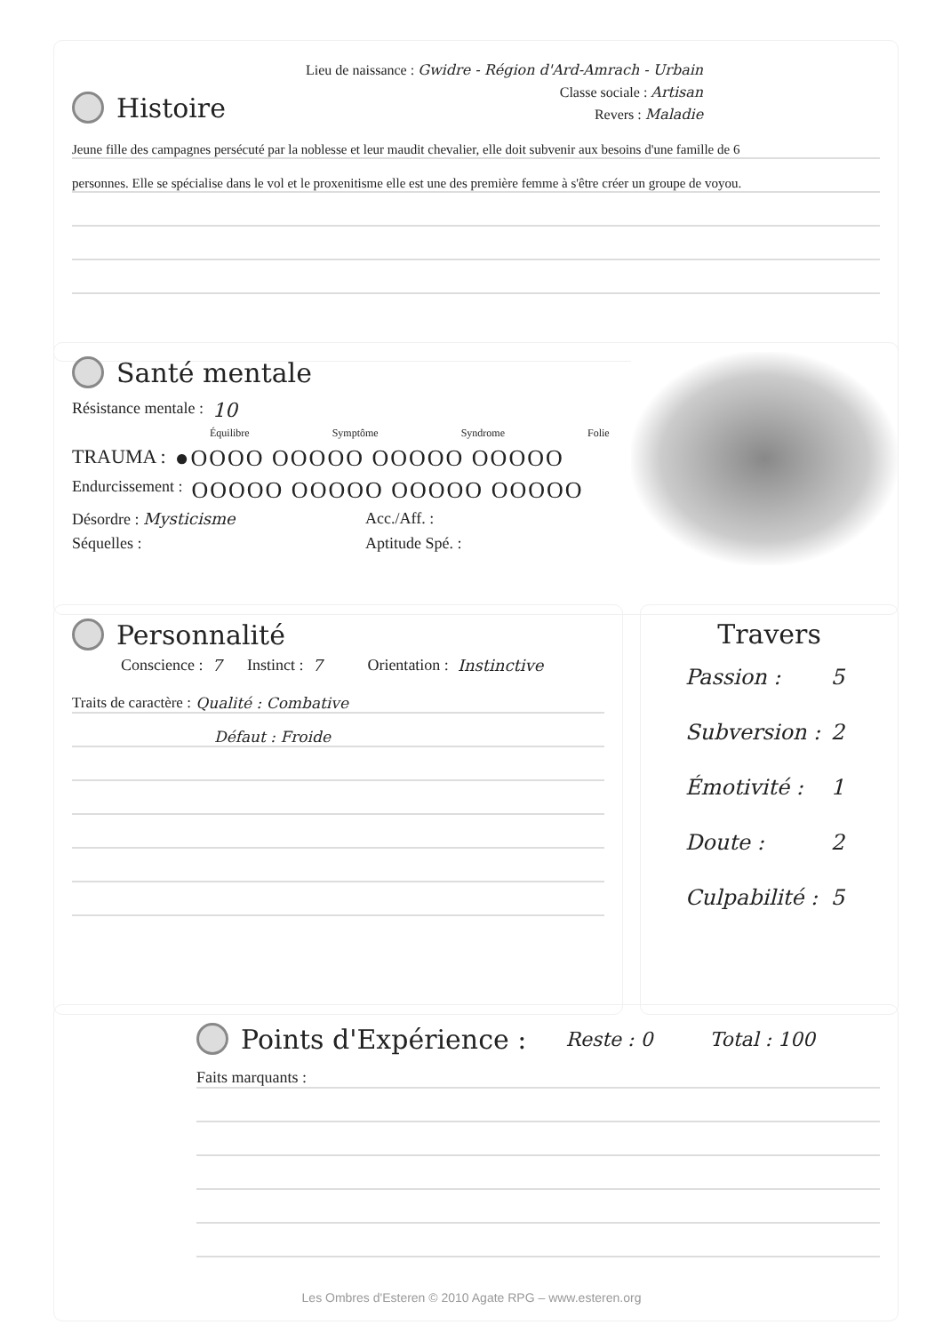Histoire
Lieu de naissance : Gwidre - Région d'Ard-Amrach - Urbain
Classe sociale : Artisan
Revers : Maladie
Jeune fille des campagnes persécuté par la noblesse et leur maudit chevalier, elle doit subvenir aux besoins d'une famille de 6
personnes. Elle se spécialise dans le vol et le proxenitisme elle est une des première femme à s'être créer un groupe de voyou.
Santé mentale
Résistance mentale : 10
Équilibre Symptôme Syndrome Folie
TRAUMA : ●OOOO OOOOO OOOOO OOOOO
Endurcissement : OOOOO OOOOO OOOOO OOOOO
Désordre : Mysticisme Acc./Aff. :
Séquelles : Aptitude Spé. :
Personnalité
Conscience : 7 Instinct : 7 Orientation : Instinctive
Traits de caractère : Qualité : Combative
Défaut : Froide
Travers
Passion : 5
Subversion : 2
Émotivité : 1
Doute : 2
Culpabilité : 5
Points d'Expérience : Reste : 0 Total : 100
Faits marquants :
Les Ombres d'Esteren © 2010 Agate RPG – www.esteren.org